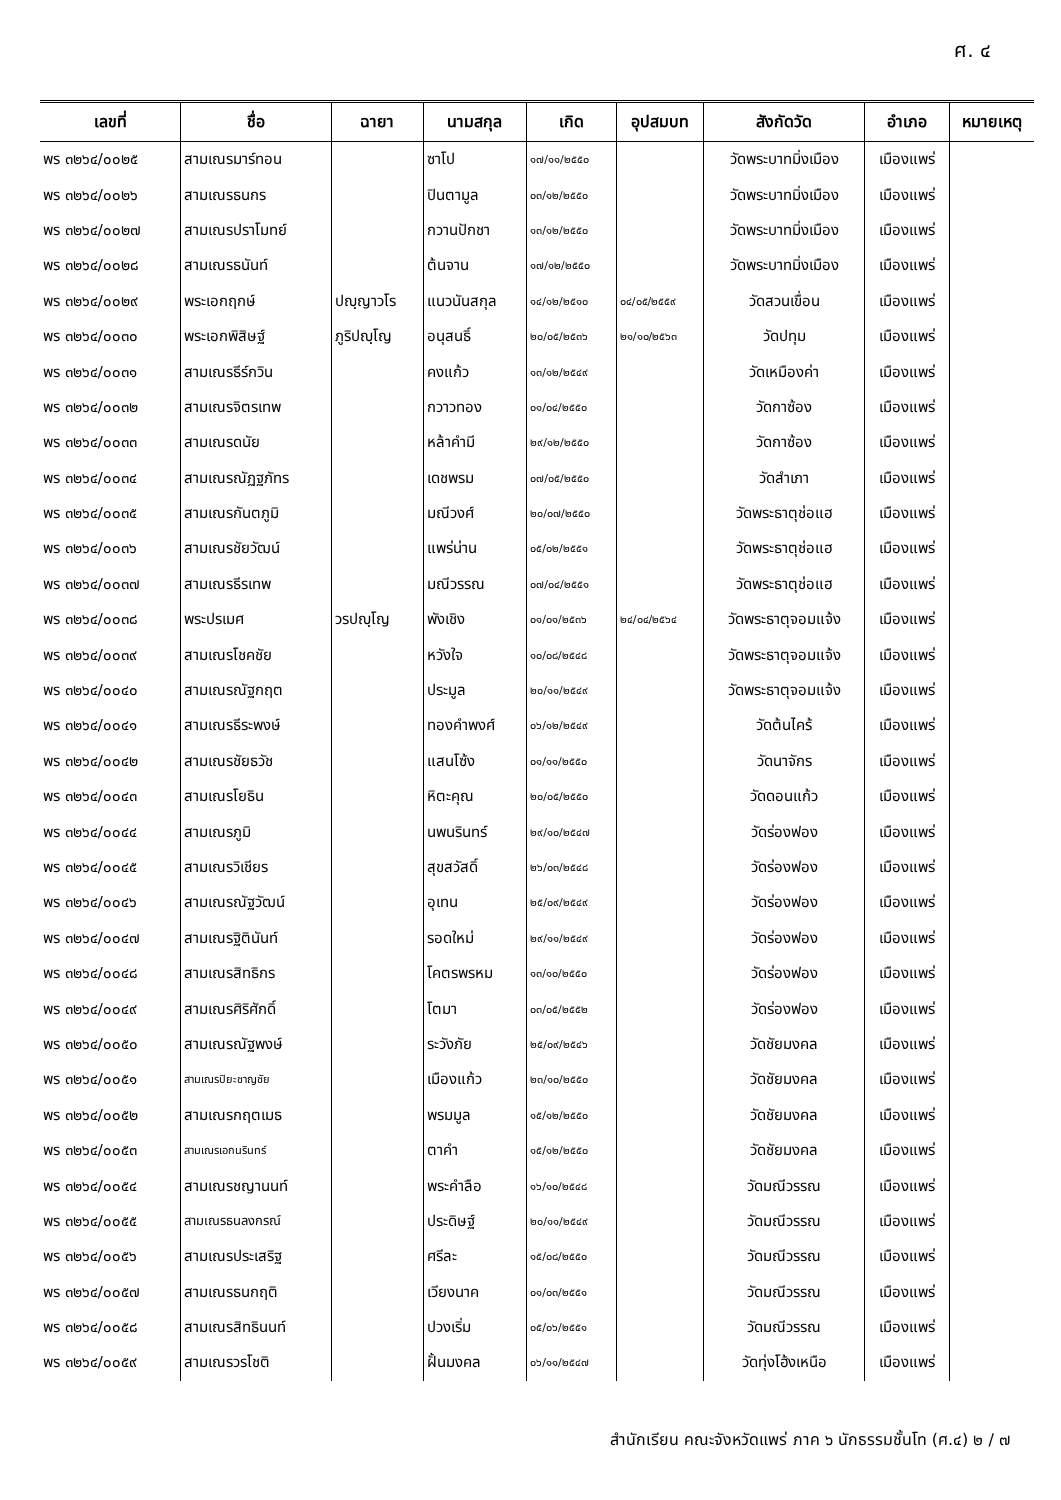ศ. ๔
| เลขที่ | ชื่อ | ฉายา | นามสกุล | เกิด | อุปสมบท | สังกัดวัด | อำเภอ | หมายเหตุ |
| --- | --- | --- | --- | --- | --- | --- | --- | --- |
| พร ๓๒๖๔/๐๐๒๕ | สามเณรมาร์ทอน | | ซาโป | ๑๗/๑๑/๒๕๕๐ | | วัดพระบาทมิ่งเมือง | เมืองแพร่ | |
| พร ๓๒๖๔/๐๐๒๖ | สามเณรธนกร | | ปินตามูล | ๐๓/๑๒/๒๕๕๐ | | วัดพระบาทมิ่งเมือง | เมืองแพร่ | |
| พร ๓๒๖๔/๐๐๒๗ | สามเณรปราโมทย์ | | กวานปักชา | ๑๓/๑๒/๒๕๕๐ | | วัดพระบาทมิ่งเมือง | เมืองแพร่ | |
| พร ๓๒๖๔/๐๐๒๘ | สามเณรธนันท์ | | ต้นจาน | ๑๗/๑๒/๒๕๕๐ | | วัดพระบาทมิ่งเมือง | เมืองแพร่ | |
| พร ๓๒๖๔/๐๐๒๙ | พระเอกฤกษ์ | ปญฺญาวโร | แนวนันสกุล | ๑๔/๑๒/๒๕๑๐ | ๐๔/๐๕/๒๕๕๙ | วัดสวนเขื่อน | เมืองแพร่ | |
| พร ๓๒๖๔/๐๐๓๐ | พระเอกพิสิษฐ์ | ภูริปญฺโญ | อนุสนธิ์ | ๒๐/๐๕/๒๕๓๖ | ๒๑/๑๐/๒๕๖๓ | วัดปทุม | เมืองแพร่ | |
| พร ๓๒๖๔/๐๐๓๑ | สามเณรธีร์กวิน | | คงแก้ว | ๑๓/๑๒/๒๕๔๙ | | วัดเหมืองค่า | เมืองแพร่ | |
| พร ๓๒๖๔/๐๐๓๒ | สามเณรจิตรเทพ | | กวาวทอง | ๐๑/๐๔/๒๕๕๐ | | วัดกาซ้อง | เมืองแพร่ | |
| พร ๓๒๖๔/๐๐๓๓ | สามเณรดนัย | | หล้าคำมี | ๒๙/๑๒/๒๕๕๐ | | วัดกาซ้อง | เมืองแพร่ | |
| พร ๓๒๖๔/๐๐๓๔ | สามเณรณัฏฐภัทร | | เดชพรม | ๐๗/๐๕/๒๕๕๐ | | วัดสำเภา | เมืองแพร่ | |
| พร ๓๒๖๔/๐๐๓๕ | สามเณรกันตภูมิ | | มณีวงศ์ | ๒๐/๐๗/๒๕๕๐ | | วัดพระธาตุช่อแฮ | เมืองแพร่ | |
| พร ๓๒๖๔/๐๐๓๖ | สามเณรชัยวัฒน์ | | แพร่น่าน | ๐๕/๐๒/๒๕๕๑ | | วัดพระธาตุช่อแฮ | เมืองแพร่ | |
| พร ๓๒๖๔/๐๐๓๗ | สามเณรธีรเทพ | | มณีวรรณ | ๐๗/๐๔/๒๕๕๑ | | วัดพระธาตุช่อแฮ | เมืองแพร่ | |
| พร ๓๒๖๔/๐๐๓๘ | พระปรเมศ | วรปญฺโญ | พังเชิง | ๐๑/๐๑/๒๕๓๖ | ๒๔/๐๔/๒๕๖๔ | วัดพระธาตุจอมแจ้ง | เมืองแพร่ | |
| พร ๓๒๖๔/๐๐๓๙ | สามเณรโชคชัย | | หวังใจ | ๑๐/๐๘/๒๕๔๘ | | วัดพระธาตุจอมแจ้ง | เมืองแพร่ | |
| พร ๓๒๖๔/๐๐๔๐ | สามเณรณัฐกฤต | | ประมูล | ๒๐/๑๑/๒๕๔๙ | | วัดพระธาตุจอมแจ้ง | เมืองแพร่ | |
| พร ๓๒๖๔/๐๐๔๑ | สามเณรธีระพงษ์ | | ทองคำพงศ์ | ๐๖/๑๒/๒๕๔๙ | | วัดต้นไคร้ | เมืองแพร่ | |
| พร ๓๒๖๔/๐๐๔๒ | สามเณรชัยธวัช | | แสนโซ้ง | ๐๑/๑๑/๒๕๕๐ | | วัดนาจักร | เมืองแพร่ | |
| พร ๓๒๖๔/๐๐๔๓ | สามเณรโยธิน | | หิตะคุณ | ๒๐/๐๕/๒๕๕๐ | | วัดดอนแก้ว | เมืองแพร่ | |
| พร ๓๒๖๔/๐๐๔๔ | สามเณรภูมิ | | นพนรินทร์ | ๒๙/๑๐/๒๕๔๗ | | วัดร่องฟอง | เมืองแพร่ | |
| พร ๓๒๖๔/๐๐๔๕ | สามเณรวิเชียร | | สุขสวัสดิ์ | ๒๖/๐๓/๒๕๔๘ | | วัดร่องฟอง | เมืองแพร่ | |
| พร ๓๒๖๔/๐๐๔๖ | สามเณรณัฐวัฒน์ | | อุเทน | ๒๕/๐๙/๒๕๔๙ | | วัดร่องฟอง | เมืองแพร่ | |
| พร ๓๒๖๔/๐๐๔๗ | สามเณรฐิตินันท์ | | รอดใหม่ | ๒๙/๑๑/๒๕๔๙ | | วัดร่องฟอง | เมืองแพร่ | |
| พร ๓๒๖๔/๐๐๔๘ | สามเณรสิทธิกร | | โคตรพรหม | ๑๓/๑๐/๒๕๕๐ | | วัดร่องฟอง | เมืองแพร่ | |
| พร ๓๒๖๔/๐๐๔๙ | สามเณรศิริศักดิ์ | | โตมา | ๐๓/๐๕/๒๕๕๒ | | วัดร่องฟอง | เมืองแพร่ | |
| พร ๓๒๖๔/๐๐๕๐ | สามเณรณัฐพงษ์ | | ระวังภัย | ๒๕/๐๙/๒๕๔๖ | | วัดชัยมงคล | เมืองแพร่ | |
| พร ๓๒๖๔/๐๐๕๑ | สามเณรปิยะชาญชัย | | เมืองแก้ว | ๒๓/๑๐/๒๕๕๐ | | วัดชัยมงคล | เมืองแพร่ | |
| พร ๓๒๖๔/๐๐๕๒ | สามเณรกฤตเมธ | | พรมมูล | ๑๕/๑๒/๒๕๕๐ | | วัดชัยมงคล | เมืองแพร่ | |
| พร ๓๒๖๔/๐๐๕๓ | สามเณรเอกนรินทร์ | | ตาคำ | ๑๕/๑๒/๒๕๕๐ | | วัดชัยมงคล | เมืองแพร่ | |
| พร ๓๒๖๔/๐๐๕๔ | สามเณรชญานนท์ | | พระคำลือ | ๑๖/๑๐/๒๕๔๘ | | วัดมณีวรรณ | เมืองแพร่ | |
| พร ๓๒๖๔/๐๐๕๕ | สามเณรธนลงกรณ์ | | ประดิษฐ์ | ๒๐/๑๑/๒๕๔๙ | | วัดมณีวรรณ | เมืองแพร่ | |
| พร ๓๒๖๔/๐๐๕๖ | สามเณรประเสริฐ | | ศรีละ | ๑๕/๐๘/๒๕๕๐ | | วัดมณีวรรณ | เมืองแพร่ | |
| พร ๓๒๖๔/๐๐๕๗ | สามเณรธนกฤติ | | เวียงนาค | ๐๑/๐๓/๒๕๕๑ | | วัดมณีวรรณ | เมืองแพร่ | |
| พร ๓๒๖๔/๐๐๕๘ | สามเณรสิทธินนท์ | | ปวงเริ่ม | ๐๕/๐๖/๒๕๕๑ | | วัดมณีวรรณ | เมืองแพร่ | |
| พร ๓๒๖๔/๐๐๕๙ | สามเณรวรโชติ | | ฝั้นมงคล | ๐๖/๑๑/๒๕๔๗ | | วัดทุ่งโฮ้งเหนือ | เมืองแพร่ | |
สำนักเรียน คณะจังหวัดแพร่ ภาค ๖ นักธรรมชั้นโท (ศ.๔) ๒ / ๗